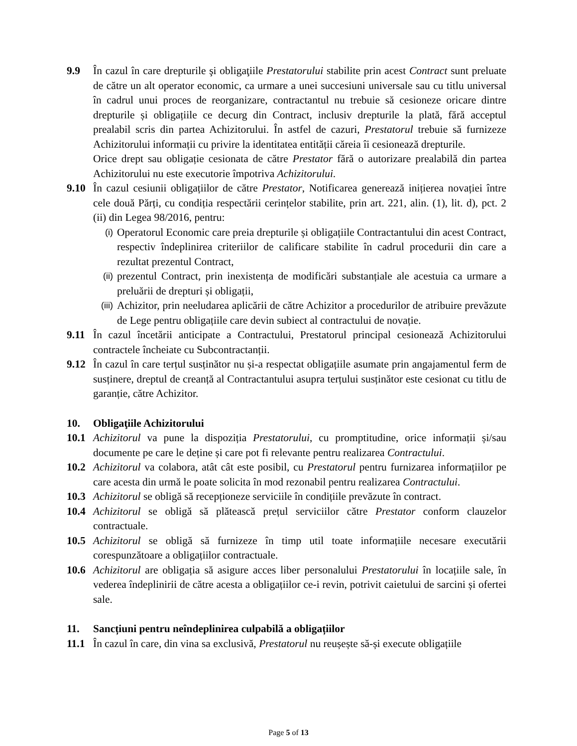9.9 În cazul în care drepturile şi obligaţiile Prestatorului stabilite prin acest Contract sunt preluate de către un alt operator economic, ca urmare a unei succesiuni universale sau cu titlu universal în cadrul unui proces de reorganizare, contractantul nu trebuie să cesioneze oricare dintre drepturile și obligațiile ce decurg din Contract, inclusiv drepturile la plată, fără acceptul prealabil scris din partea Achizitorului. În astfel de cazuri, Prestatorul trebuie să furnizeze Achizitorului informații cu privire la identitatea entității căreia îi cesionează drepturile.
Orice drept sau obligație cesionata de către Prestator fără o autorizare prealabilă din partea Achizitorului nu este executorie împotriva Achizitorului.
9.10 În cazul cesiunii obligațiilor de către Prestator, Notificarea generează inițierea novației între cele două Părți, cu condiția respectării cerințelor stabilite, prin art. 221, alin. (1), lit. d), pct. 2 (ii) din Legea 98/2016, pentru:
(i)
Operatorul Economic care preia drepturile și obligațiile Contractantului din acest Contract, respectiv îndeplinirea criteriilor de calificare stabilite în cadrul procedurii din care a rezultat prezentul Contract,
(ii)
prezentul Contract, prin inexistența de modificări substanțiale ale acestuia ca urmare a preluării de drepturi și obligații,
(iii)
Achizitor, prin neeludarea aplicării de către Achizitor a procedurilor de atribuire prevăzute de Lege pentru obligațiile care devin subiect al contractului de novație.
9.11 În cazul încetării anticipate a Contractului, Prestatorul principal cesionează Achizitorului contractele încheiate cu Subcontractanții.
9.12 În cazul în care terțul susținător nu și-a respectat obligațiile asumate prin angajamentul ferm de susținere, dreptul de creanță al Contractantului asupra terțului susținător este cesionat cu titlu de garanție, către Achizitor.
10. Obligaţiile Achizitorului
10.1 Achizitorul va pune la dispoziția Prestatorului, cu promptitudine, orice informații și/sau documente pe care le deține și care pot fi relevante pentru realizarea Contractului.
10.2 Achizitorul va colabora, atât cât este posibil, cu Prestatorul pentru furnizarea informațiilor pe care acesta din urmă le poate solicita în mod rezonabil pentru realizarea Contractului.
10.3 Achizitorul se obligă să recepționeze serviciile în condițiile prevăzute în contract.
10.4 Achizitorul se obligă să plătească prețul serviciilor către Prestator conform clauzelor contractuale.
10.5 Achizitorul se obligă să furnizeze în timp util toate informațiile necesare executării corespunzătoare a obligațiilor contractuale.
10.6 Achizitorul are obligația să asigure acces liber personalului Prestatorului în locațiile sale, în vederea îndeplinirii de către acesta a obligațiilor ce-i revin, potrivit caietului de sarcini și ofertei sale.
11. Sancțiuni pentru neîndeplinirea culpabilă a obligațiilor
11.1 În cazul în care, din vina sa exclusivă, Prestatorul nu reușește să-și execute obligațiile
Page 5 of 13